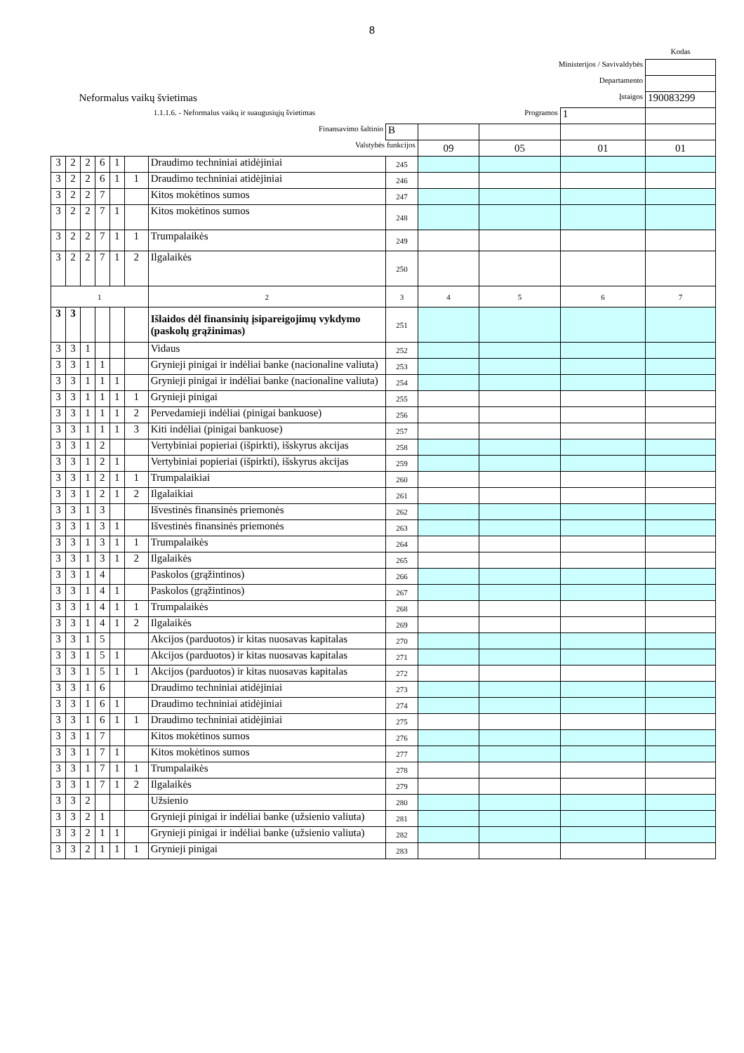8
| | | | | | | | | | | | Kodas |
| Ministerijos / Savivaldybės | | | | | | | | | | | |
| Departamento | | | | | | | | | | | |
| Neformalus vaikų švietimas | | | | | | | | Įstaigos | | | 190083299 |
| 1.1.1.6. - Neformalus vaikų ir suaugusiųjų švietimas | | | | | | | | Programos | | 1 | |
| Finansavimo šaltinio | | | | | | | B | | | | |
| Valstybės funkcijos | | | | | | | | 09 | 05 | 01 | 01 |
| 3 | 2 | 2 | 6 | 1 | | Draudimo techniniai atidėjiniai | 245 | | | | |
| 3 | 2 | 2 | 6 | 1 | 1 | Draudimo techniniai atidėjiniai | 246 | | | | |
| 3 | 2 | 2 | 7 | | | Kitos mokėtinos sumos | 247 | | | | |
| 3 | 2 | 2 | 7 | 1 | | Kitos mokėtinos sumos | 248 | | | | |
| 3 | 2 | 2 | 7 | 1 | 1 | Trumpalaikės | 249 | | | | |
| 3 | 2 | 2 | 7 | 1 | 2 | Ilgalaikės | 250 | | | | |
| 1 | | | | | | 2 | 3 | 4 | 5 | 6 | 7 |
| 3 | 3 | | | | | Išlaidos dėl finansinių įsipareigojimų vykdymo (paskolų grąžinimas) | 251 | | | | |
| 3 | 3 | 1 | | | | Vidaus | 252 | | | | |
| 3 | 3 | 1 | 1 | | | Grynieji pinigai ir indėliai banke (nacionaline valiuta) | 253 | | | | |
| 3 | 3 | 1 | 1 | 1 | | Grynieji pinigai ir indėliai banke (nacionaline valiuta) | 254 | | | | |
| 3 | 3 | 1 | 1 | 1 | 1 | Grynieji pinigai | 255 | | | | |
| 3 | 3 | 1 | 1 | 1 | 2 | Pervedamieji indėliai (pinigai bankuose) | 256 | | | | |
| 3 | 3 | 1 | 1 | 1 | 3 | Kiti indėliai (pinigai bankuose) | 257 | | | | |
| 3 | 3 | 1 | 2 | | | Vertybiniai popieriai (išpirkti), išskyrus akcijas | 258 | | | | |
| 3 | 3 | 1 | 2 | 1 | | Vertybiniai popieriai (išpirkti), išskyrus akcijas | 259 | | | | |
| 3 | 3 | 1 | 2 | 1 | 1 | Trumpalaikiai | 260 | | | | |
| 3 | 3 | 1 | 2 | 1 | 2 | Ilgalaikiai | 261 | | | | |
| 3 | 3 | 1 | 3 | | | Išvestinės finansinės priemonės | 262 | | | | |
| 3 | 3 | 1 | 3 | 1 | | Išvestinės finansinės priemonės | 263 | | | | |
| 3 | 3 | 1 | 3 | 1 | 1 | Trumpalaikės | 264 | | | | |
| 3 | 3 | 1 | 3 | 1 | 2 | Ilgalaikės | 265 | | | | |
| 3 | 3 | 1 | 4 | | | Paskolos (grąžintinos) | 266 | | | | |
| 3 | 3 | 1 | 4 | 1 | | Paskolos (grąžintinos) | 267 | | | | |
| 3 | 3 | 1 | 4 | 1 | 1 | Trumpalaikės | 268 | | | | |
| 3 | 3 | 1 | 4 | 1 | 2 | Ilgalaikės | 269 | | | | |
| 3 | 3 | 1 | 5 | | | Akcijos (parduotos) ir kitas nuosavas kapitalas | 270 | | | | |
| 3 | 3 | 1 | 5 | 1 | | Akcijos (parduotos) ir kitas nuosavas kapitalas | 271 | | | | |
| 3 | 3 | 1 | 5 | 1 | 1 | Akcijos (parduotos) ir kitas nuosavas kapitalas | 272 | | | | |
| 3 | 3 | 1 | 6 | | | Draudimo techniniai atidėjiniai | 273 | | | | |
| 3 | 3 | 1 | 6 | 1 | | Draudimo techniniai atidėjiniai | 274 | | | | |
| 3 | 3 | 1 | 6 | 1 | 1 | Draudimo techniniai atidėjiniai | 275 | | | | |
| 3 | 3 | 1 | 7 | | | Kitos mokėtinos sumos | 276 | | | | |
| 3 | 3 | 1 | 7 | 1 | | Kitos mokėtinos sumos | 277 | | | | |
| 3 | 3 | 1 | 7 | 1 | 1 | Trumpalaikės | 278 | | | | |
| 3 | 3 | 1 | 7 | 1 | 2 | Ilgalaikės | 279 | | | | |
| 3 | 3 | 2 | | | | Užsienio | 280 | | | | |
| 3 | 3 | 2 | 1 | | | Grynieji pinigai ir indėliai banke (užsienio valiuta) | 281 | | | | |
| 3 | 3 | 2 | 1 | 1 | | Grynieji pinigai ir indėliai banke (užsienio valiuta) | 282 | | | | |
| 3 | 3 | 2 | 1 | 1 | 1 | Grynieji pinigai | 283 | | | | |